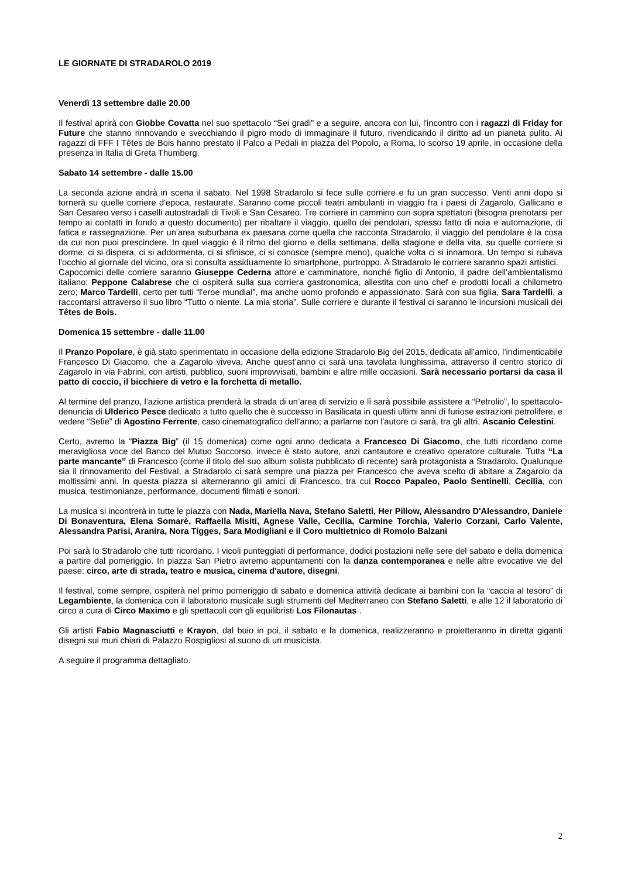LE GIORNATE DI STRADAROLO 2019
Venerdì 13 settembre dalle 20.00
Il festival aprirà con Giobbe Covatta nel suo spettacolo “Sei gradi” e a seguire, ancora con lui, l'incontro con i ragazzi di Friday for Future che stanno rinnovando e svecchiando il pigro modo di immaginare il futuro, rivendicando il diritto ad un pianeta pulito. Ai ragazzi di FFF I Têtes de Bois hanno prestato il Palco a Pedali in piazza del Popolo, a Roma, lo scorso 19 aprile, in occasione della presenza in Italia di Greta Thumberg.
Sabato 14 settembre - dalle 15.00
La seconda azione andrà in scena il sabato. Nel 1998 Stradarolo si fece sulle corriere e fu un gran successo. Venti anni dopo si tornerà su quelle corriere d'epoca, restaurate. Saranno come piccoli teatri ambulanti in viaggio fra i paesi di Zagarolo, Gallicano e San Cesareo verso i caselli autostradali di Tivoli e San Cesareo. Tre corriere in cammino con sopra spettatori (bisogna prenotarsi per tempo ai contatti in fondo a questo documento) per ribaltare il viaggio, quello dei pendolari, spesso fatto di noia e automazione, di fatica e rassegnazione. Per un’area suburbana ex paesana come quella che racconta Stradarolo, il viaggio del pendolare è la cosa da cui non puoi prescindere. In quel viaggio è il ritmo del giorno e della settimana, della stagione e della vita, su quelle corriere si dorme, ci si dispera, ci si addormenta, ci si sfinisce, ci si conosce (sempre meno), qualche volta ci si innamora. Un tempo si rubava l'occhio al giornale del vicino, ora si consulta assiduamente lo smartphone, purtroppo. A Stradarolo le corriere saranno spazi artistici.
Capocomici delle corriere saranno Giuseppe Cederna attore e camminatore, nonché figlio di Antonio, il padre dell'ambientalismo italiano; Peppone Calabrese che ci ospiterà sulla sua corriera gastronomica, allestita con uno chef e prodotti locali a chilometro zero; Marco Tardelli, certo per tutti “l'eroe mundial”, ma anche uomo profondo e appassionato. Sarà con sua figlia, Sara Tardelli, a raccontarsi attraverso il suo libro “Tutto o niente. La mia storia”. Sulle corriere e durante il festival ci saranno le incursioni musicali dei Têtes de Bois.
Domenica 15 settembre - dalle 11.00
Il Pranzo Popolare, è già stato sperimentato in occasione della edizione Stradarolo Big del 2015, dedicata all'amico, l’indimenticabile Francesco Di Giacomo, che a Zagarolo viveva. Anche quest’anno ci sarà una tavolata lunghissima, attraverso il centro storico di Zagarolo in via Fabrini, con artisti, pubblico, suoni improvvisati, bambini e altre mille occasioni. Sarà necessario portarsi da casa il patto di coccio, il bicchiere di vetro e la forchetta di metallo.
Al termine del pranzo, l’azione artistica prenderà la strada di un’area di servizio e lì sarà possibile assistere a “Petrolio”, lo spettacolo-denuncia di Ulderico Pesce dedicato a tutto quello che è successo in Basilicata in questi ultimi anni di furiose estrazioni petrolifere, e vedere “Sefie” di Agostino Ferrente, caso cinematografico dell'anno; a parlarne con l'autore ci sarà, tra gli altri, Ascanio Celestini.
Certo, avremo la “Piazza Big” (il 15 domenica) come ogni anno dedicata a Francesco Di Giacomo, che tutti ricordano come meravigliosa voce del Banco del Mutuo Soccorso, invece è stato autore, anzi cantautore e creativo operatore culturale. Tutta “La parte mancante” di Francesco (come il titolo del suo album solista pubblicato di recente) sarà protagonista a Stradarolo. Qualunque sia il rinnovamento del Festival, a Stradarolo ci sarà sempre una piazza per Francesco che aveva scelto di abitare a Zagarolo da moltissimi anni. In questa piazza si alterneranno gli amici di Francesco, tra cui Rocco Papaleo, Paolo Sentinelli, Cecilia, con musica, testimonianze, performance, documenti filmati e sonori.
La musica si incontrerà in tutte le piazza con Nada, Mariella Nava, Stefano Saletti, Her Pillow, Alessandro D'Alessandro, Daniele Di Bonaventura, Elena Somarè, Raffaella Misiti, Agnese Valle, Cecilia, Carmine Torchia, Valerio Corzani, Carlo Valente, Alessandra Parisi, Aranira, Nora Tigges, Sara Modigliani e il Coro multietnico di Romolo Balzani
Poi sarà lo Stradarolo che tutti ricordano. I vicoli punteggiati di performance, dodici postazioni nelle sere del sabato e della domenica a partire dal pomeriggio. In piazza San Pietro avremo appuntamenti con la danza contemporanea e nelle altre evocative vie del paese: circo, arte di strada, teatro e musica, cinema d'autore, disegni.
Il festival, come sempre, ospiterà nel primo pomeriggio di sabato e domenica attività dedicate ai bambini con la “caccia al tesoro” di Legambiente, la domenica con il laboratorio musicale sugli strumenti del Mediterraneo con Stefano Saletti, e alle 12 il laboratorio di circo a cura di Circo Maximo e gli spettacoli con gli equilibristi Los Filonautas .
Gli artisti Fabio Magnasciutti e Krayon, dal buio in poi, il sabato e la domenica, realizzeranno e proietteranno in diretta giganti disegni sui muri chiari di Palazzo Rospigliosi al suono di un musicista.
A seguire il programma dettagliato.
2